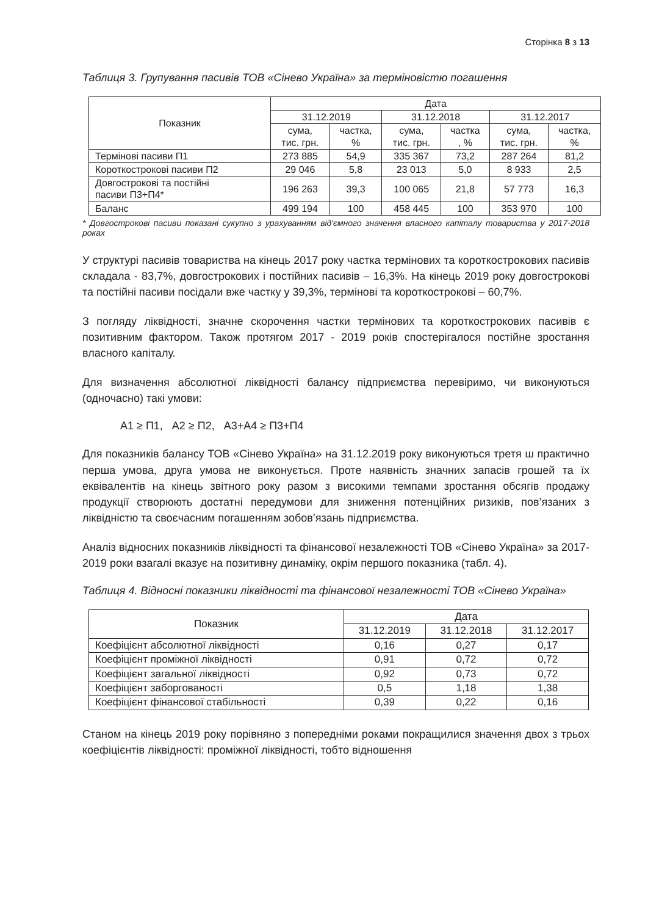Сторінка 8 з 13
Таблиця 3. Групування пасивів ТОВ «Сінево Україна» за терміновістю погашення
| Показник | Дата | | | | | |
| --- | --- | --- | --- | --- | --- | --- |
| | 31.12.2019 | | 31.12.2018 | | 31.12.2017 | |
| | сума, тис. грн. | частка, % | сума, тис. грн. | частка , % | сума, тис. грн. | частка, % |
| Термінові пасиви П1 | 273 885 | 54,9 | 335 367 | 73,2 | 287 264 | 81,2 |
| Короткострокові пасиви П2 | 29 046 | 5,8 | 23 013 | 5,0 | 8 933 | 2,5 |
| Довгострокові та постійні пасиви П3+П4* | 196 263 | 39,3 | 100 065 | 21,8 | 57 773 | 16,3 |
| Баланс | 499 194 | 100 | 458 445 | 100 | 353 970 | 100 |
* Довгострокові пасиви показані сукупно з урахуванням від'ємного значення власного капіталу товариства у 2017-2018 роках
У структурі пасивів товариства на кінець 2017 року частка термінових та короткострокових пасивів складала - 83,7%, довгострокових і постійних пасивів – 16,3%. На кінець 2019 року довгострокові та постійні пасиви посідали вже частку у 39,3%, термінові та короткострокові – 60,7%.
З погляду ліквідності, значне скорочення частки термінових та короткострокових пасивів є позитивним фактором. Також протягом 2017 - 2019 років спостерігалося постійне зростання власного капіталу.
Для визначення абсолютної ліквідності балансу підприємства перевіримо, чи виконуються (одночасно) такі умови:
А1 ≥ П1, А2 ≥ П2, А3+А4 ≥ П3+П4
Для показників балансу ТОВ «Сінево Україна» на 31.12.2019 року виконуються третя ш практично перша умова, друга умова не виконується. Проте наявність значних запасів грошей та їх еквівалентів на кінець звітного року разом з високими темпами зростання обсягів продажу продукції створюють достатні передумови для зниження потенційних ризиків, пов’язаних з ліквідністю та своєчасним погашенням зобов’язань підприємства.
Аналіз відносних показників ліквідності та фінансової незалежності ТОВ «Сінево Україна» за 2017-2019 роки взагалі вказує на позитивну динаміку, окрім першого показника (табл. 4).
Таблиця 4. Відносні показники ліквідності та фінансової незалежності ТОВ «Сінево Україна»
| Показник | Дата | | |
| --- | --- | --- | --- |
| | 31.12.2019 | 31.12.2018 | 31.12.2017 |
| Коефіцієнт абсолютної ліквідності | 0,16 | 0,27 | 0,17 |
| Коефіцієнт проміжної ліквідності | 0,91 | 0,72 | 0,72 |
| Коефіцієнт загальної ліквідності | 0,92 | 0,73 | 0,72 |
| Коефіцієнт заборгованості | 0,5 | 1,18 | 1,38 |
| Коефіцієнт фінансової стабільності | 0,39 | 0,22 | 0,16 |
Станом на кінець 2019 року порівняно з попередніми роками покращилися значення двох з трьох коефіцієнтів ліквідності: проміжної ліквідності, тобто відношення